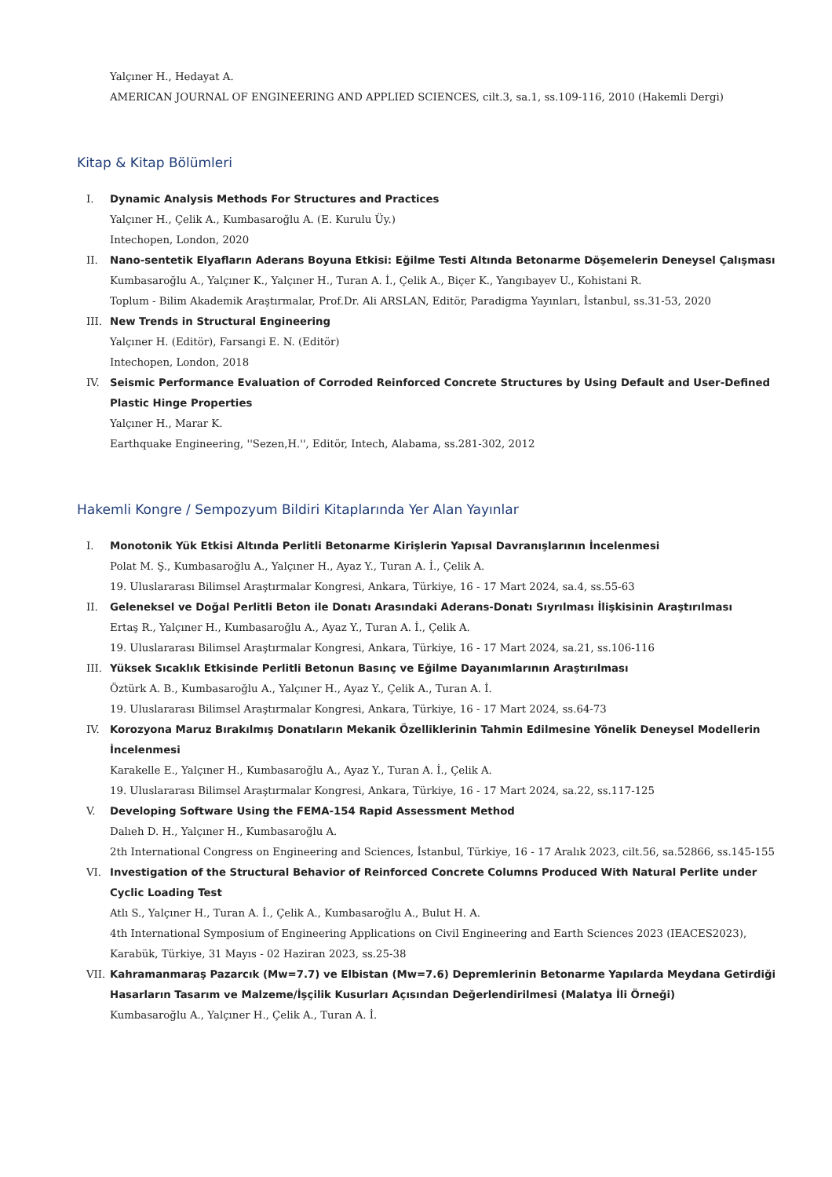Yalçıner H., Hedayat A.
AMERICAN JOURNAL OF ENGINEERING AND APPLIED SCIENCES, cilt.3, sa.1, ss.109-116, 2010 (Hakemli Dergi)
Kitap & Kitap Bölümleri
I. Dynamic Analysis Methods For Structures and Practices
Yalçıner H., Çelik A., Kumbasaroğlu A. (E. Kurulu Üy.)
Intechopen, London, 2020
II. Nano-sentetik Elyafların Aderans Boyuna Etkisi: Eğilme Testi Altında Betonarme Döşemelerin Deneysel Çalışması
Kumbasaroğlu A., Yalçıner K., Yalçıner H., Turan A. İ., Çelik A., Biçer K., Yangıbayev U., Kohistani R.
Toplum - Bilim Akademik Araştırmalar, Prof.Dr. Ali ARSLAN, Editör, Paradigma Yayınları, İstanbul, ss.31-53, 2020
III. New Trends in Structural Engineering
Yalçıner H. (Editör), Farsangi E. N. (Editör)
Intechopen, London, 2018
IV. Seismic Performance Evaluation of Corroded Reinforced Concrete Structures by Using Default and User-Defined Plastic Hinge Properties
Yalçıner H., Marar K.
Earthquake Engineering, ''Sezen,H.'', Editör, Intech, Alabama, ss.281-302, 2012
Hakemli Kongre / Sempozyum Bildiri Kitaplarında Yer Alan Yayınlar
I. Monotonik Yük Etkisi Altında Perlitli Betonarme Kirişlerin Yapısal Davranışlarının İncelenmesi
Polat M. Ş., Kumbasaroğlu A., Yalçıner H., Ayaz Y., Turan A. İ., Çelik A.
19. Uluslararası Bilimsel Araştırmalar Kongresi, Ankara, Türkiye, 16 - 17 Mart 2024, sa.4, ss.55-63
II. Geleneksel ve Doğal Perlitli Beton ile Donatı Arasındaki Aderans-Donatı Sıyrılması İlişkisinin Araştırılması
Ertaş R., Yalçıner H., Kumbasaroğlu A., Ayaz Y., Turan A. İ., Çelik A.
19. Uluslararası Bilimsel Araştırmalar Kongresi, Ankara, Türkiye, 16 - 17 Mart 2024, sa.21, ss.106-116
III. Yüksek Sıcaklık Etkisinde Perlitli Betonun Basınç ve Eğilme Dayanımlarının Araştırılması
Öztürk A. B., Kumbasaroğlu A., Yalçıner H., Ayaz Y., Çelik A., Turan A. İ.
19. Uluslararası Bilimsel Araştırmalar Kongresi, Ankara, Türkiye, 16 - 17 Mart 2024, ss.64-73
IV. Korozyona Maruz Bırakılmış Donatıların Mekanik Özelliklerinin Tahmin Edilmesine Yönelik Deneysel Modellerin İncelenmesi
Karakelle E., Yalçıner H., Kumbasaroğlu A., Ayaz Y., Turan A. İ., Çelik A.
19. Uluslararası Bilimsel Araştırmalar Kongresi, Ankara, Türkiye, 16 - 17 Mart 2024, sa.22, ss.117-125
V. Developing Software Using the FEMA-154 Rapid Assessment Method
Dalıeh D. H., Yalçıner H., Kumbasaroğlu A.
2th International Congress on Engineering and Sciences, İstanbul, Türkiye, 16 - 17 Aralık 2023, cilt.56, sa.52866, ss.145-155
VI. Investigation of the Structural Behavior of Reinforced Concrete Columns Produced With Natural Perlite under Cyclic Loading Test
Atlı S., Yalçıner H., Turan A. İ., Çelik A., Kumbasaroğlu A., Bulut H. A.
4th International Symposium of Engineering Applications on Civil Engineering and Earth Sciences 2023 (IEACES2023), Karabük, Türkiye, 31 Mayıs - 02 Haziran 2023, ss.25-38
VII. Kahramanmaraş Pazarcık (Mw=7.7) ve Elbistan (Mw=7.6) Depremlerinin Betonarme Yapılarda Meydana Getirdiği Hasarların Tasarım ve Malzeme/İşçilik Kusurları Açısından Değerlendirilmesi (Malatya İli Örneği)
Kumbasaroğlu A., Yalçıner H., Çelik A., Turan A. İ.